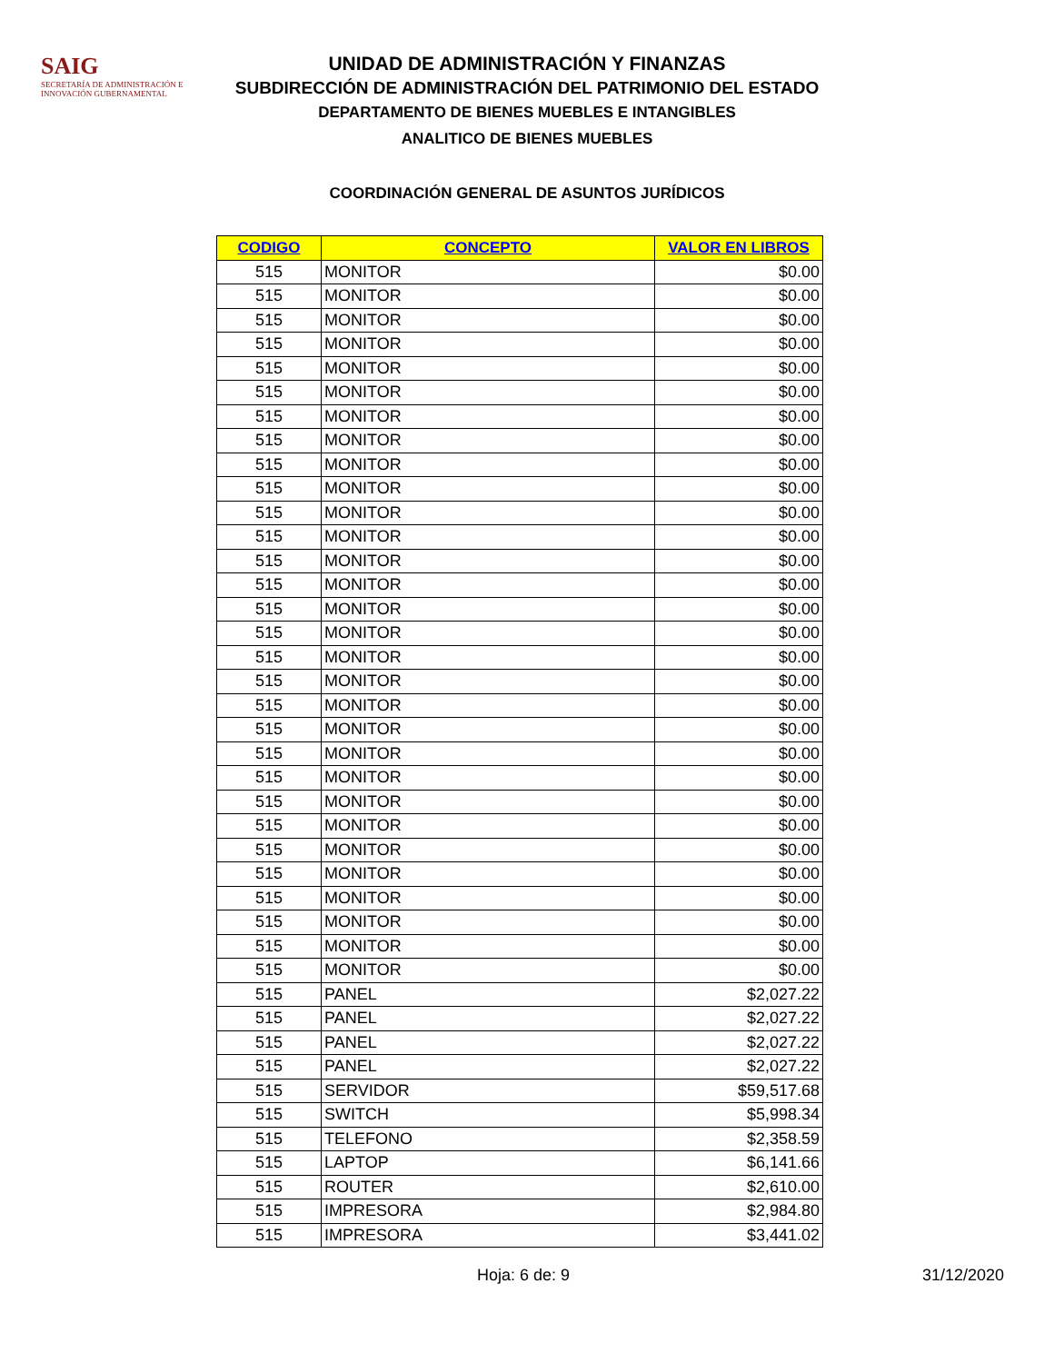SAIG
SECRETARÍA DE ADMINISTRACIÓN E INNOVACIÓN GUBERNAMENTAL
UNIDAD DE ADMINISTRACIÓN Y FINANZAS
SUBDIRECCIÓN DE ADMINISTRACIÓN DEL PATRIMONIO DEL ESTADO
DEPARTAMENTO DE BIENES MUEBLES E INTANGIBLES
ANALITICO DE BIENES MUEBLES
COORDINACIÓN GENERAL DE ASUNTOS JURÍDICOS
| CODIGO | CONCEPTO | VALOR EN LIBROS |
| --- | --- | --- |
| 515 | MONITOR | $0.00 |
| 515 | MONITOR | $0.00 |
| 515 | MONITOR | $0.00 |
| 515 | MONITOR | $0.00 |
| 515 | MONITOR | $0.00 |
| 515 | MONITOR | $0.00 |
| 515 | MONITOR | $0.00 |
| 515 | MONITOR | $0.00 |
| 515 | MONITOR | $0.00 |
| 515 | MONITOR | $0.00 |
| 515 | MONITOR | $0.00 |
| 515 | MONITOR | $0.00 |
| 515 | MONITOR | $0.00 |
| 515 | MONITOR | $0.00 |
| 515 | MONITOR | $0.00 |
| 515 | MONITOR | $0.00 |
| 515 | MONITOR | $0.00 |
| 515 | MONITOR | $0.00 |
| 515 | MONITOR | $0.00 |
| 515 | MONITOR | $0.00 |
| 515 | MONITOR | $0.00 |
| 515 | MONITOR | $0.00 |
| 515 | MONITOR | $0.00 |
| 515 | MONITOR | $0.00 |
| 515 | MONITOR | $0.00 |
| 515 | MONITOR | $0.00 |
| 515 | MONITOR | $0.00 |
| 515 | MONITOR | $0.00 |
| 515 | MONITOR | $0.00 |
| 515 | MONITOR | $0.00 |
| 515 | PANEL | $2,027.22 |
| 515 | PANEL | $2,027.22 |
| 515 | PANEL | $2,027.22 |
| 515 | PANEL | $2,027.22 |
| 515 | SERVIDOR | $59,517.68 |
| 515 | SWITCH | $5,998.34 |
| 515 | TELEFONO | $2,358.59 |
| 515 | LAPTOP | $6,141.66 |
| 515 | ROUTER | $2,610.00 |
| 515 | IMPRESORA | $2,984.80 |
| 515 | IMPRESORA | $3,441.02 |
Hoja: 6 de: 9 31/12/2020